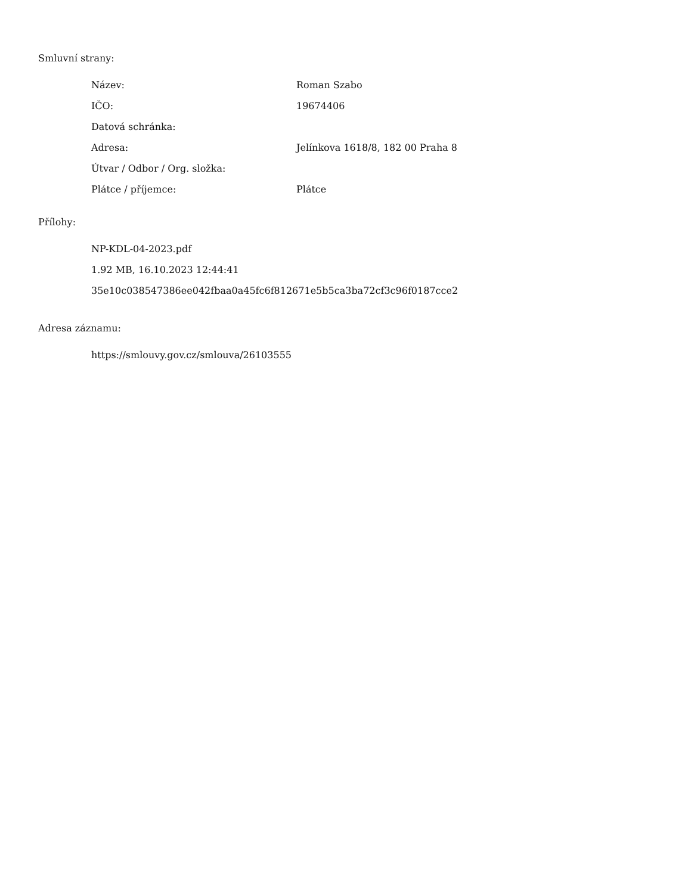Smluvní strany:
| Název: | Roman Szabo |
| IČO: | 19674406 |
| Datová schránka: | |
| Adresa: | Jelínkova 1618/8, 182 00 Praha 8 |
| Útvar / Odbor / Org. složka: | |
| Plátce / příjemce: | Plátce |
Přílohy:
NP-KDL-04-2023.pdf
1.92 MB, 16.10.2023 12:44:41
35e10c038547386ee042fbaa0a45fc6f812671e5b5ca3ba72cf3c96f0187cce2
Adresa záznamu:
https://smlouvy.gov.cz/smlouva/26103555